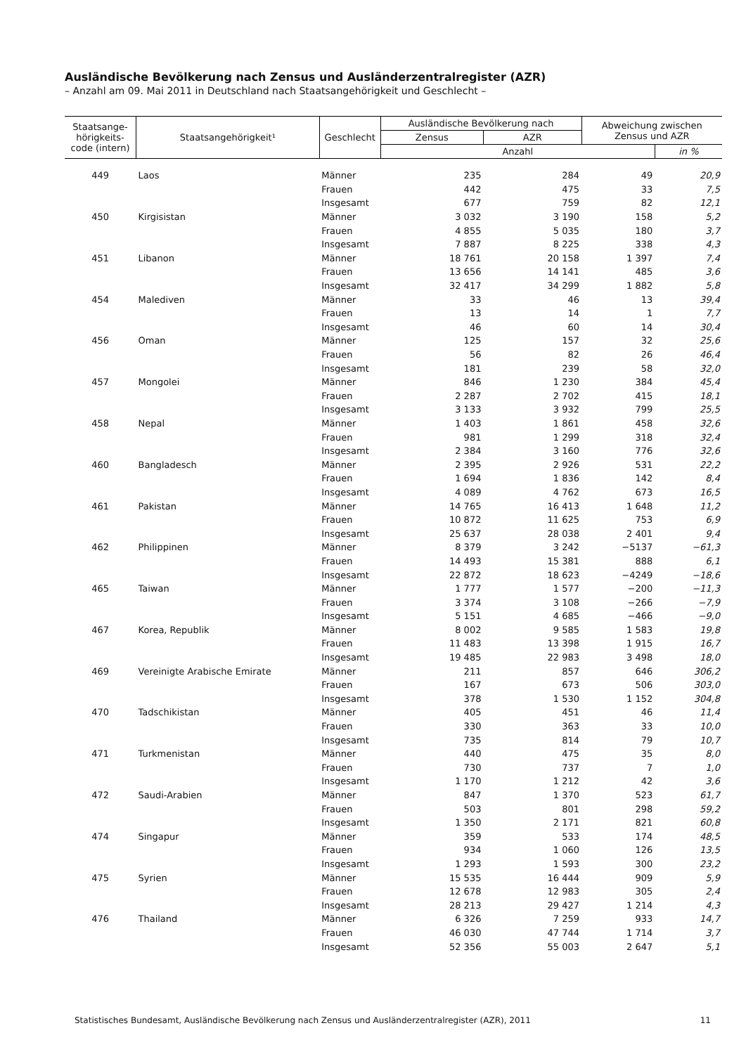Ausländische Bevölkerung nach Zensus und Ausländerzentralregister (AZR)
– Anzahl am 09. Mai 2011 in Deutschland nach Staatsangehörigkeit und Geschlecht –
| Staatsange- hörigkeits- code (intern) | Staatsangehörigkeit¹ | Geschlecht | Ausländische Bevölkerung nach | | Abweichung zwischen Zensus und AZR | |
| --- | --- | --- | --- | --- | --- | --- |
| | | | Zensus | AZR | | |
| | | | Anzahl | | | in % |
| 449 | Laos | Männer | 235 | 284 | 49 | 20,9 |
| | | Frauen | 442 | 475 | 33 | 7,5 |
| | | Insgesamt | 677 | 759 | 82 | 12,1 |
| 450 | Kirgisistan | Männer | 3 032 | 3 190 | 158 | 5,2 |
| | | Frauen | 4 855 | 5 035 | 180 | 3,7 |
| | | Insgesamt | 7 887 | 8 225 | 338 | 4,3 |
| 451 | Libanon | Männer | 18 761 | 20 158 | 1 397 | 7,4 |
| | | Frauen | 13 656 | 14 141 | 485 | 3,6 |
| | | Insgesamt | 32 417 | 34 299 | 1 882 | 5,8 |
| 454 | Malediven | Männer | 33 | 46 | 13 | 39,4 |
| | | Frauen | 13 | 14 | 1 | 7,7 |
| | | Insgesamt | 46 | 60 | 14 | 30,4 |
| 456 | Oman | Männer | 125 | 157 | 32 | 25,6 |
| | | Frauen | 56 | 82 | 26 | 46,4 |
| | | Insgesamt | 181 | 239 | 58 | 32,0 |
| 457 | Mongolei | Männer | 846 | 1 230 | 384 | 45,4 |
| | | Frauen | 2 287 | 2 702 | 415 | 18,1 |
| | | Insgesamt | 3 133 | 3 932 | 799 | 25,5 |
| 458 | Nepal | Männer | 1 403 | 1 861 | 458 | 32,6 |
| | | Frauen | 981 | 1 299 | 318 | 32,4 |
| | | Insgesamt | 2 384 | 3 160 | 776 | 32,6 |
| 460 | Bangladesch | Männer | 2 395 | 2 926 | 531 | 22,2 |
| | | Frauen | 1 694 | 1 836 | 142 | 8,4 |
| | | Insgesamt | 4 089 | 4 762 | 673 | 16,5 |
| 461 | Pakistan | Männer | 14 765 | 16 413 | 1 648 | 11,2 |
| | | Frauen | 10 872 | 11 625 | 753 | 6,9 |
| | | Insgesamt | 25 637 | 28 038 | 2 401 | 9,4 |
| 462 | Philippinen | Männer | 8 379 | 3 242 | −5137 | −61,3 |
| | | Frauen | 14 493 | 15 381 | 888 | 6,1 |
| | | Insgesamt | 22 872 | 18 623 | −4249 | −18,6 |
| 465 | Taiwan | Männer | 1 777 | 1 577 | −200 | −11,3 |
| | | Frauen | 3 374 | 3 108 | −266 | −7,9 |
| | | Insgesamt | 5 151 | 4 685 | −466 | −9,0 |
| 467 | Korea, Republik | Männer | 8 002 | 9 585 | 1 583 | 19,8 |
| | | Frauen | 11 483 | 13 398 | 1 915 | 16,7 |
| | | Insgesamt | 19 485 | 22 983 | 3 498 | 18,0 |
| 469 | Vereinigte Arabische Emirate | Männer | 211 | 857 | 646 | 306,2 |
| | | Frauen | 167 | 673 | 506 | 303,0 |
| | | Insgesamt | 378 | 1 530 | 1 152 | 304,8 |
| 470 | Tadschikistan | Männer | 405 | 451 | 46 | 11,4 |
| | | Frauen | 330 | 363 | 33 | 10,0 |
| | | Insgesamt | 735 | 814 | 79 | 10,7 |
| 471 | Turkmenistan | Männer | 440 | 475 | 35 | 8,0 |
| | | Frauen | 730 | 737 | 7 | 1,0 |
| | | Insgesamt | 1 170 | 1 212 | 42 | 3,6 |
| 472 | Saudi-Arabien | Männer | 847 | 1 370 | 523 | 61,7 |
| | | Frauen | 503 | 801 | 298 | 59,2 |
| | | Insgesamt | 1 350 | 2 171 | 821 | 60,8 |
| 474 | Singapur | Männer | 359 | 533 | 174 | 48,5 |
| | | Frauen | 934 | 1 060 | 126 | 13,5 |
| | | Insgesamt | 1 293 | 1 593 | 300 | 23,2 |
| 475 | Syrien | Männer | 15 535 | 16 444 | 909 | 5,9 |
| | | Frauen | 12 678 | 12 983 | 305 | 2,4 |
| | | Insgesamt | 28 213 | 29 427 | 1 214 | 4,3 |
| 476 | Thailand | Männer | 6 326 | 7 259 | 933 | 14,7 |
| | | Frauen | 46 030 | 47 744 | 1 714 | 3,7 |
| | | Insgesamt | 52 356 | 55 003 | 2 647 | 5,1 |
Statistisches Bundesamt, Ausländische Bevölkerung nach Zensus und Ausländerzentralregister (AZR), 2011 11